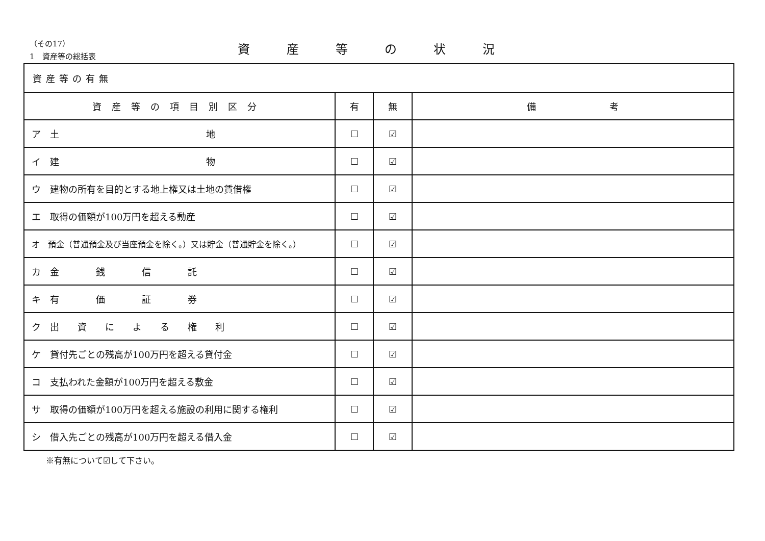（その17）
1　資産等の総括表
資産等の状況
| 資産等の有無 | | | |
| 資産等の項目別区分 | 有 | 無 | 備 考 |
| ア 土 地 | ☐ | ☑ | |
| イ 建 物 | ☐ | ☑ | |
| ウ 建物の所有を目的とする地上権又は土地の賃借権 | ☐ | ☑ | |
| エ 取得の価額が100万円を超える動産 | ☐ | ☑ | |
| オ 預金（普通預金及び当座預金を除く。）又は貯金（普通貯金を除く。） | ☐ | ☑ | |
| カ 金 銭 信 託 | ☐ | ☑ | |
| キ 有 価 証 券 | ☐ | ☑ | |
| ク 出 資 に よ る 権 利 | ☐ | ☑ | |
| ケ 貸付先ごとの残高が100万円を超える貸付金 | ☐ | ☑ | |
| コ 支払われた金額が100万円を超える敷金 | ☐ | ☑ | |
| サ 取得の価額が100万円を超える施設の利用に関する権利 | ☐ | ☑ | |
| シ 借入先ごとの残高が100万円を超える借入金 | ☐ | ☑ | |
※有無について☑して下さい。